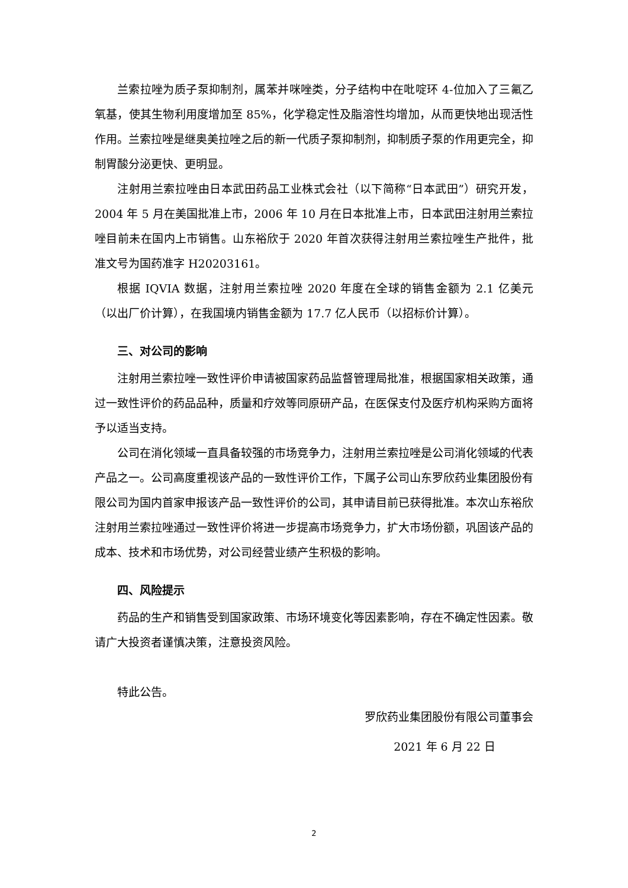兰索拉唑为质子泵抑制剂，属苯并咪唑类，分子结构中在吡啶环 4-位加入了三氟乙氧基，使其生物利用度增加至 85%，化学稳定性及脂溶性均增加，从而更快地出现活性作用。兰索拉唑是继奥美拉唑之后的新一代质子泵抑制剂，抑制质子泵的作用更完全，抑制胃酸分泌更快、更明显。
注射用兰索拉唑由日本武田药品工业株式会社（以下简称“日本武田”）研究开发，2004 年 5 月在美国批准上市，2006 年 10 月在日本批准上市，日本武田注射用兰索拉唑目前未在国内上市销售。山东裕欣于 2020 年首次获得注射用兰索拉唑生产批件，批准文号为国药准字 H20203161。
根据 IQVIA 数据，注射用兰索拉唑 2020 年度在全球的销售金额为 2.1 亿美元（以出厂价计算），在我国境内销售金额为 17.7 亿人民币（以招标价计算）。
三、对公司的影响
注射用兰索拉唑一致性评价申请被国家药品监督管理局批准，根据国家相关政策，通过一致性评价的药品品种，质量和疗效等同原研产品，在医保支付及医疗机构采购方面将予以适当支持。
公司在消化领域一直具备较强的市场竞争力，注射用兰索拉唑是公司消化领域的代表产品之一。公司高度重视该产品的一致性评价工作，下属子公司山东罗欣药业集团股份有限公司为国内首家申报该产品一致性评价的公司，其申请目前已获得批准。本次山东裕欣注射用兰索拉唑通过一致性评价将进一步提高市场竞争力，扩大市场份额，巩固该产品的成本、技术和市场优势，对公司经营业绩产生积极的影响。
四、风险提示
药品的生产和销售受到国家政策、市场环境变化等因素影响，存在不确定性因素。敬请广大投资者谨慎决策，注意投资风险。
特此公告。
罗欣药业集团股份有限公司董事会
2021 年 6 月 22 日
2